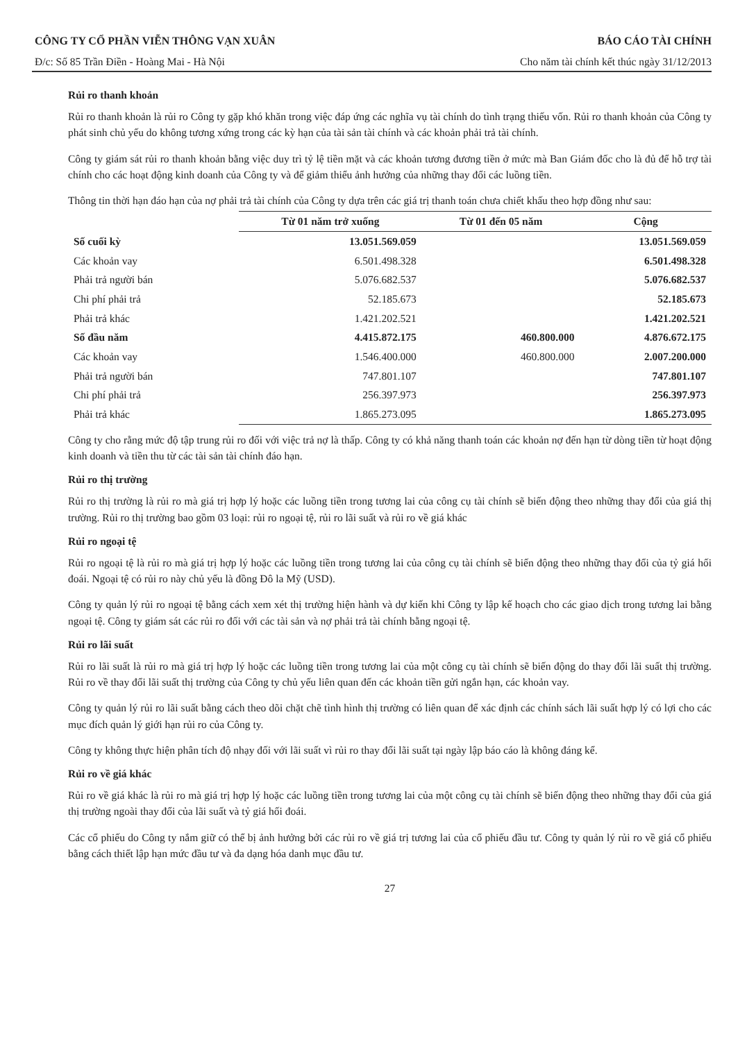CÔNG TY CỔ PHẦN VIỄN THÔNG VẠN XUÂN BÁO CÁO TÀI CHÍNH
Đ/c: Số 85 Trần Điền - Hoàng Mai - Hà Nội Cho năm tài chính kết thúc ngày 31/12/2013
Rủi ro thanh khoản
Rủi ro thanh khoản là rủi ro Công ty gặp khó khăn trong việc đáp ứng các nghĩa vụ tài chính do tình trạng thiếu vốn. Rủi ro thanh khoản của Công ty phát sinh chủ yếu do không tương xứng trong các kỳ hạn của tài sản tài chính và các khoản phải trả tài chính.
Công ty giám sát rủi ro thanh khoản bằng việc duy trì tỷ lệ tiền mặt và các khoản tương đương tiền ở mức mà Ban Giám đốc cho là đủ để hỗ trợ tài chính cho các hoạt động kinh doanh của Công ty và để giảm thiểu ảnh hưởng của những thay đổi các luồng tiền.
Thông tin thời hạn đáo hạn của nợ phải trả tài chính của Công ty dựa trên các giá trị thanh toán chưa chiết khấu theo hợp đồng như sau:
| | Từ 01 năm trở xuống | Từ 01 đến 05 năm | Cộng |
| Số cuối kỳ | 13.051.569.059 | | 13.051.569.059 |
| Các khoản vay | 6.501.498.328 | | 6.501.498.328 |
| Phải trả người bán | 5.076.682.537 | | 5.076.682.537 |
| Chi phí phải trả | 52.185.673 | | 52.185.673 |
| Phải trả khác | 1.421.202.521 | | 1.421.202.521 |
| Số đầu năm | 4.415.872.175 | 460.800.000 | 4.876.672.175 |
| Các khoản vay | 1.546.400.000 | 460.800.000 | 2.007.200.000 |
| Phải trả người bán | 747.801.107 | | 747.801.107 |
| Chi phí phải trả | 256.397.973 | | 256.397.973 |
| Phải trả khác | 1.865.273.095 | | 1.865.273.095 |
Công ty cho rằng mức độ tập trung rủi ro đối với việc trả nợ là thấp. Công ty có khả năng thanh toán các khoản nợ đến hạn từ dòng tiền từ hoạt động kinh doanh và tiền thu từ các tài sản tài chính đáo hạn.
Rủi ro thị trường
Rủi ro thị trường là rủi ro mà giá trị hợp lý hoặc các luồng tiền trong tương lai của công cụ tài chính sẽ biến động theo những thay đổi của giá thị trường. Rủi ro thị trường bao gồm 03 loại: rủi ro ngoại tệ, rủi ro lãi suất và rủi ro về giá khác
Rủi ro ngoại tệ
Rủi ro ngoại tệ là rủi ro mà giá trị hợp lý hoặc các luồng tiền trong tương lai của công cụ tài chính sẽ biến động theo những thay đổi của tỷ giá hối đoái. Ngoại tệ có rủi ro này chủ yếu là đồng Đô la Mỹ (USD).
Công ty quản lý rủi ro ngoại tệ bằng cách xem xét thị trường hiện hành và dự kiến khi Công ty lập kế hoạch cho các giao dịch trong tương lai bằng ngoại tệ. Công ty giám sát các rủi ro đối với các tài sản và nợ phải trả tài chính bằng ngoại tệ.
Rủi ro lãi suất
Rủi ro lãi suất là rủi ro mà giá trị hợp lý hoặc các luồng tiền trong tương lai của một công cụ tài chính sẽ biến động do thay đổi lãi suất thị trường. Rủi ro về thay đổi lãi suất thị trường của Công ty chủ yếu liên quan đến các khoản tiền gửi ngắn hạn, các khoản vay.
Công ty quản lý rủi ro lãi suất bằng cách theo dõi chặt chẽ tình hình thị trường có liên quan để xác định các chính sách lãi suất hợp lý có lợi cho các mục đích quản lý giới hạn rủi ro của Công ty.
Công ty không thực hiện phân tích độ nhạy đối với lãi suất vì rủi ro thay đổi lãi suất tại ngày lập báo cáo là không đáng kể.
Rủi ro về giá khác
Rủi ro về giá khác là rủi ro mà giá trị hợp lý hoặc các luồng tiền trong tương lai của một công cụ tài chính sẽ biến động theo những thay đổi của giá thị trường ngoài thay đổi của lãi suất và tỷ giá hối đoái.
Các cổ phiếu do Công ty nắm giữ có thể bị ảnh hưởng bởi các rủi ro về giá trị tương lai của cổ phiếu đầu tư. Công ty quản lý rủi ro về giá cổ phiếu bằng cách thiết lập hạn mức đầu tư và đa dạng hóa danh mục đầu tư.
27